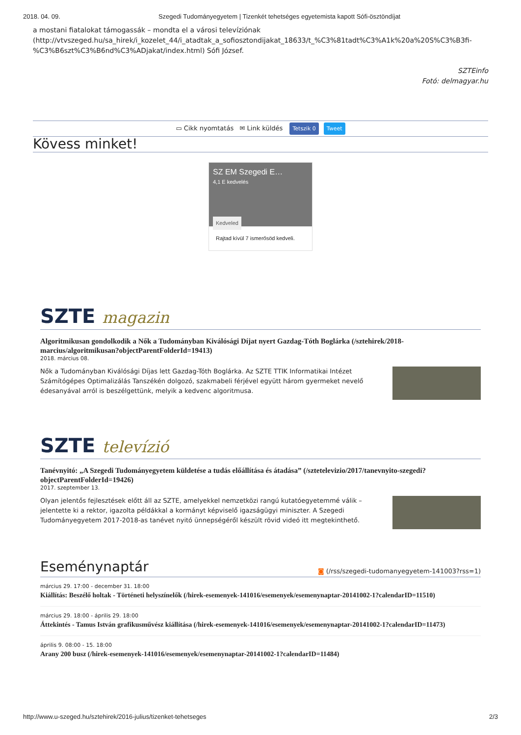2018. 04. 09. Szegedi Tudományegyetem | Tizenkét tehetséges egyetemista kapott Sófi-ösztöndíjat
a mostani fiatalokat támogassák – mondta el a városi televíziónak (http://vtvszeged.hu/sa_hirek/i_kozelet_44/i_atadtak_a_sofiosztondijakat_18633/t_%C3%81tadt%C3%A1k%20a%20S%C3%B3fi-%C3%B6szt%C3%B6nd%C3%ADjakat/index.html) Sófi József.
SZTEinfo
Fotó: delmagyar.hu
▭ Cikk nyomtatás ✉ Link küldés Tetszik 0 Tweet
Kövess minket!
SZ EM Szegedi E…
4,1 E kedvelés
Kedveled
Rajtad kívül 7 ismerősöd kedveli.
SZTE magazin
Algoritmikusan gondolkodik a Nők a Tudományban Kiválósági Díjat nyert Gazdag-Tóth Boglárka (/sztehirek/2018-marcius/algoritmikusan?objectParentFolderId=19413)
2018. március 08.
Nők a Tudományban Kiválósági Díjas lett Gazdag-Tóth Boglárka. Az SZTE TTIK Informatikai Intézet Számítógépes Optimalizálás Tanszékén dolgozó, szakmabeli férjével együtt három gyermeket nevelő édesanyával arról is beszélgettünk, melyik a kedvenc algoritmusa.
SZTE televízió
Tanévnyitó: „A Szegedi Tudományegyetem küldetése a tudás előállítása és átadása” (/sztetelevizio/2017/tanevnyito-szegedi?objectParentFolderId=19426)
2017. szeptember 13.
Olyan jelentős fejlesztések előtt áll az SZTE, amelyekkel nemzetközi rangú kutatóegyetemmé válik – jelentette ki a rektor, igazolta példákkal a kormányt képviselő igazságügyi miniszter. A Szegedi Tudományegyetem 2017-2018-as tanévet nyitó ünnepségéről készült rövid videó itt megtekinthető.
Eseménynaptár ◙ (/rss/szegedi-tudomanyegyetem-141003?rss=1)
március 29. 17:00 - december 31. 18:00
Kiállítás: Beszélő holtak - Történeti helyszínelők (/hirek-esemenyek-141016/esemenyek/esemenynaptar-20141002-1?calendarID=11510)
március 29. 18:00 - április 29. 18:00
Áttekintés - Tamus István grafikusművész kiállítása (/hirek-esemenyek-141016/esemenyek/esemenynaptar-20141002-1?calendarID=11473)
április 9. 08:00 - 15. 18:00
Arany 200 busz (/hirek-esemenyek-141016/esemenyek/esemenynaptar-20141002-1?calendarID=11484)
http://www.u-szeged.hu/sztehirek/2016-julius/tizenket-tehetseges 2/3